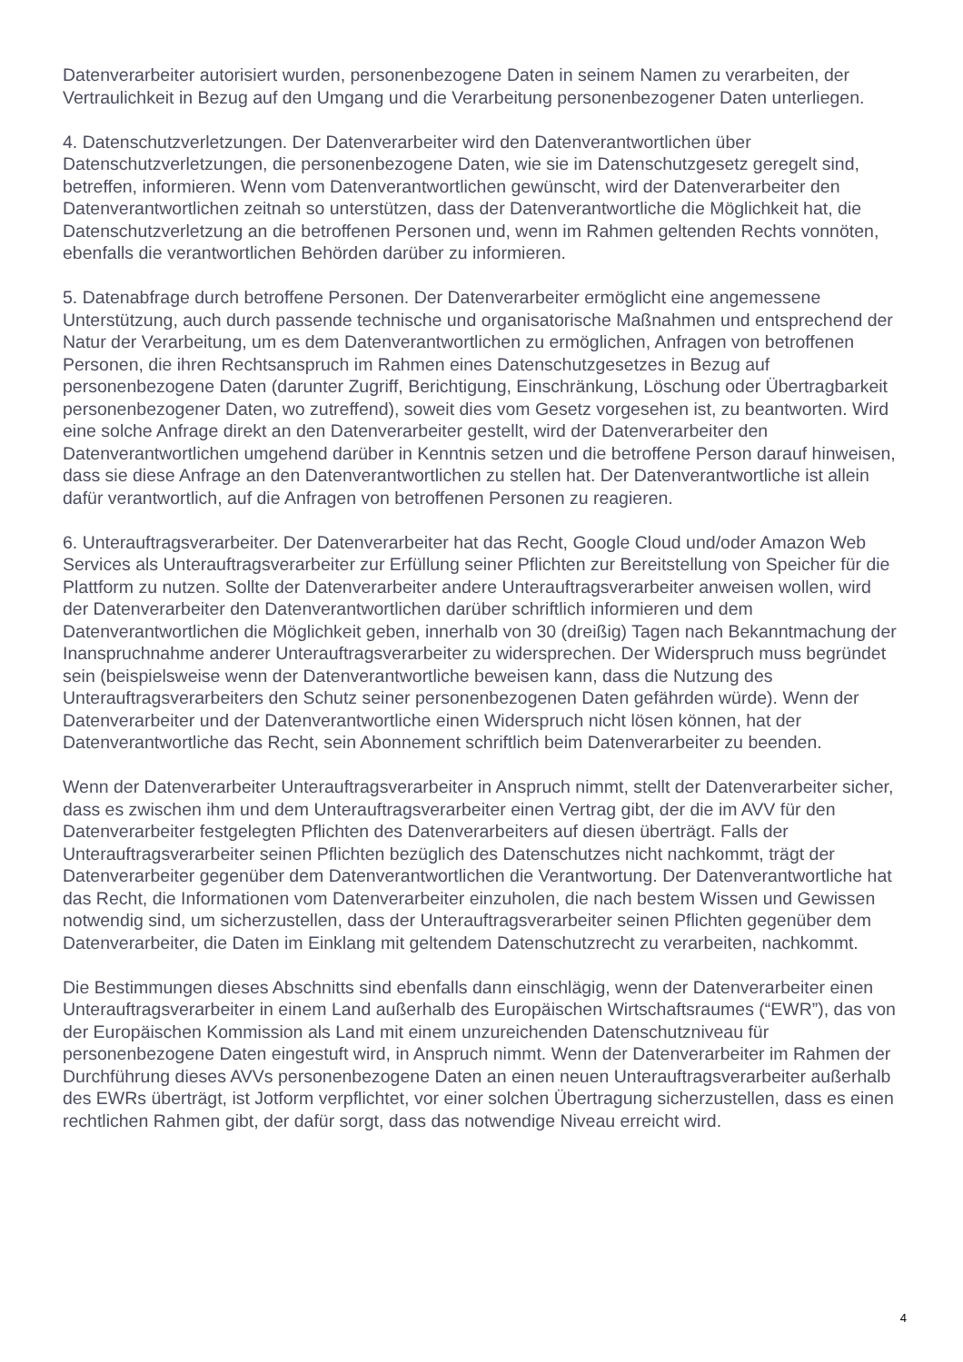Datenverarbeiter autorisiert wurden, personenbezogene Daten in seinem Namen zu verarbeiten, der Vertraulichkeit in Bezug auf den Umgang und die Verarbeitung personenbezogener Daten unterliegen.
4. Datenschutzverletzungen. Der Datenverarbeiter wird den Datenverantwortlichen über Datenschutzverletzungen, die personenbezogene Daten, wie sie im Datenschutzgesetz geregelt sind, betreffen, informieren. Wenn vom Datenverantwortlichen gewünscht, wird der Datenverarbeiter den Datenverantwortlichen zeitnah so unterstützen, dass der Datenverantwortliche die Möglichkeit hat, die Datenschutzverletzung an die betroffenen Personen und, wenn im Rahmen geltenden Rechts vonnöten, ebenfalls die verantwortlichen Behörden darüber zu informieren.
5. Datenabfrage durch betroffene Personen. Der Datenverarbeiter ermöglicht eine angemessene Unterstützung, auch durch passende technische und organisatorische Maßnahmen und entsprechend der Natur der Verarbeitung, um es dem Datenverantwortlichen zu ermöglichen, Anfragen von betroffenen Personen, die ihren Rechtsanspruch im Rahmen eines Datenschutzgesetzes in Bezug auf personenbezogene Daten (darunter Zugriff, Berichtigung, Einschränkung, Löschung oder Übertragbarkeit personenbezogener Daten, wo zutreffend), soweit dies vom Gesetz vorgesehen ist, zu beantworten. Wird eine solche Anfrage direkt an den Datenverarbeiter gestellt, wird der Datenverarbeiter den Datenverantwortlichen umgehend darüber in Kenntnis setzen und die betroffene Person darauf hinweisen, dass sie diese Anfrage an den Datenverantwortlichen zu stellen hat. Der Datenverantwortliche ist allein dafür verantwortlich, auf die Anfragen von betroffenen Personen zu reagieren.
6. Unterauftragsverarbeiter. Der Datenverarbeiter hat das Recht, Google Cloud und/oder Amazon Web Services als Unterauftragsverarbeiter zur Erfüllung seiner Pflichten zur Bereitstellung von Speicher für die Plattform zu nutzen. Sollte der Datenverarbeiter andere Unterauftragsverarbeiter anweisen wollen, wird der Datenverarbeiter den Datenverantwortlichen darüber schriftlich informieren und dem Datenverantwortlichen die Möglichkeit geben, innerhalb von 30 (dreißig) Tagen nach Bekanntmachung der Inanspruchnahme anderer Unterauftragsverarbeiter zu widersprechen. Der Widerspruch muss begründet sein (beispielsweise wenn der Datenverantwortliche beweisen kann, dass die Nutzung des Unterauftragsverarbeiters den Schutz seiner personenbezogenen Daten gefährden würde). Wenn der Datenverarbeiter und der Datenverantwortliche einen Widerspruch nicht lösen können, hat der Datenverantwortliche das Recht, sein Abonnement schriftlich beim Datenverarbeiter zu beenden.
Wenn der Datenverarbeiter Unterauftragsverarbeiter in Anspruch nimmt, stellt der Datenverarbeiter sicher, dass es zwischen ihm und dem Unterauftragsverarbeiter einen Vertrag gibt, der die im AVV für den Datenverarbeiter festgelegten Pflichten des Datenverarbeiters auf diesen überträgt. Falls der Unterauftragsverarbeiter seinen Pflichten bezüglich des Datenschutzes nicht nachkommt, trägt der Datenverarbeiter gegenüber dem Datenverantwortlichen die Verantwortung. Der Datenverantwortliche hat das Recht, die Informationen vom Datenverarbeiter einzuholen, die nach bestem Wissen und Gewissen notwendig sind, um sicherzustellen, dass der Unterauftragsverarbeiter seinen Pflichten gegenüber dem Datenverarbeiter, die Daten im Einklang mit geltendem Datenschutzrecht zu verarbeiten, nachkommt.
Die Bestimmungen dieses Abschnitts sind ebenfalls dann einschlägig, wenn der Datenverarbeiter einen Unterauftragsverarbeiter in einem Land außerhalb des Europäischen Wirtschaftsraumes (“EWR”), das von der Europäischen Kommission als Land mit einem unzureichenden Datenschutzniveau für personenbezogene Daten eingestuft wird, in Anspruch nimmt. Wenn der Datenverarbeiter im Rahmen der Durchführung dieses AVVs personenbezogene Daten an einen neuen Unterauftragsverarbeiter außerhalb des EWRs überträgt, ist Jotform verpflichtet, vor einer solchen Übertragung sicherzustellen, dass es einen rechtlichen Rahmen gibt, der dafür sorgt, dass das notwendige Niveau erreicht wird.
4